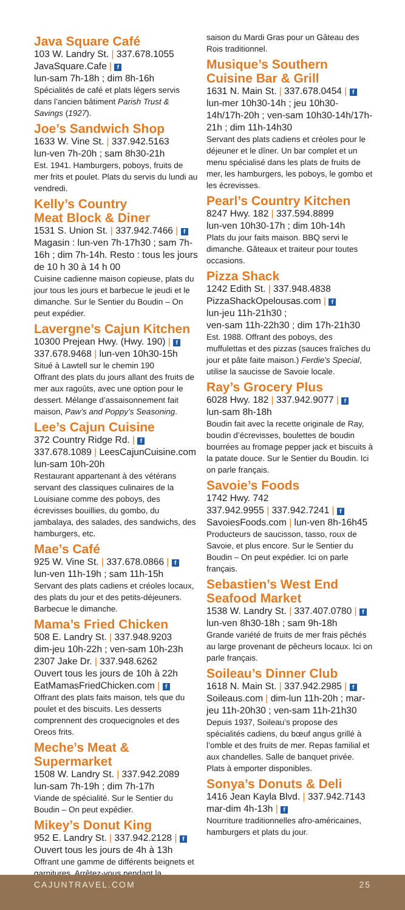Java Square Café
103 W. Landry St. | 337.678.1055
JavaSquare.Cafe | f
lun-sam 7h-18h ; dim 8h-16h
Spécialités de café et plats légers servis dans l’ancien bâtiment Parish Trust & Savings (1927).
Joe’s Sandwich Shop
1633 W. Vine St. | 337.942.5163
lun-ven 7h-20h ; sam 8h30-21h
Est. 1941. Hamburgers, poboys, fruits de mer frits et poulet. Plats du servis du lundi au vendredi.
Kelly’s Country
Meat Block & Diner
1531 S. Union St. | 337.942.7466 | f
Magasin : lun-ven 7h-17h30 ; sam 7h-16h ; dim 7h-14h. Resto : tous les jours de 10 h 30 à 14 h 00
Cuisine cadienne maison copieuse, plats du jour tous les jours et barbecue le jeudi et le dimanche. Sur le Sentier du Boudin – On peut expédier.
Lavergne’s Cajun Kitchen
10300 Prejean Hwy. (Hwy. 190) | f
337.678.9468 | lun-ven 10h30-15h
Situé à Lawtell sur le chemin 190
Offrant des plats du jours allant des fruits de mer aux ragoûts, avec une option pour le dessert. Mélange d’assaisonnement fait maison, Paw’s and Poppy’s Seasoning.
Lee’s Cajun Cuisine
372 Country Ridge Rd. | f
337.678.1089 | LeesCajunCuisine.com
lun-sam 10h-20h
Restaurant appartenant à des vétérans servant des classiques culinaires de la Louisiane comme des poboys, des écrevisses bouillies, du gombo, du jambalaya, des salades, des sandwichs, des hamburgers, etc.
Mae’s Café
925 W. Vine St. | 337.678.0866 | f
lun-ven 11h-19h ; sam 11h-15h
Servant des plats cadiens et créoles locaux, des plats du jour et des petits-déjeuners. Barbecue le dimanche.
Mama’s Fried Chicken
508 E. Landry St. | 337.948.9203
dim-jeu 10h-22h ; ven-sam 10h-23h
2307 Jake Dr. | 337.948.6262
Ouvert tous les jours de 10h à 22h
EatMamasFriedChicken.com | f
Offrant des plats faits maison, tels que du poulet et des biscuits. Les desserts comprennent des croquecignoles et des Oreos frits.
Meche’s Meat & Supermarket
1508 W. Landry St. | 337.942.2089
lun-sam 7h-19h ; dim 7h-17h
Viande de spécialité. Sur le Sentier du Boudin – On peut expédier.
Mikey’s Donut King
952 E. Landry St. | 337.942.2128 | f
Ouvert tous les jours de 4h à 13h
Offrant une gamme de différents beignets et garnitures. Arrêtez-vous pendant la
saison du Mardi Gras pour un Gâteau des Rois traditionnel.
Musique’s Southern
Cuisine Bar & Grill
1631 N. Main St. | 337.678.0454 | f
lun-mer 10h30-14h ; jeu 10h30-14h/17h-20h ; ven-sam 10h30-14h/17h-21h ; dim 11h-14h30
Servant des plats cadiens et créoles pour le déjeuner et le dîner. Un bar complet et un menu spécialisé dans les plats de fruits de mer, les hamburgers, les poboys, le gombo et les écrevisses.
Pearl’s Country Kitchen
8247 Hwy. 182 | 337.594.8899
lun-ven 10h30-17h ; dim 10h-14h
Plats du jour faits maison. BBQ servi le dimanche. Gâteaux et traiteur pour toutes occasions.
Pizza Shack
1242 Edith St. | 337.948.4838
PizzaShackOpelousas.com | f
lun-jeu 11h-21h30 ;
ven-sam 11h-22h30 ; dim 17h-21h30
Est. 1988. Offrant des poboys, des muffulettas et des pizzas (sauces fraîches du jour et pâte faite maison.) Ferdie’s Special, utilise la saucisse de Savoie locale.
Ray’s Grocery Plus
6028 Hwy. 182 | 337.942.9077 | f
lun-sam 8h-18h
Boudin fait avec la recette originale de Ray, boudin d’écrevisses, boulettes de boudin bourrées au fromage pepper jack et biscuits à la patate douce. Sur le Sentier du Boudin. Ici on parle français.
Savoie’s Foods
1742 Hwy. 742
337.942.9955 | 337.942.7241 | f
SavoiesFoods.com | lun-ven 8h-16h45
Producteurs de saucisson, tasso, roux de Savoie, et plus encore. Sur le Sentier du Boudin – On peut expédier. Ici on parle français.
Sebastien’s West End
Seafood Market
1538 W. Landry St. | 337.407.0780 | f
lun-ven 8h30-18h ; sam 9h-18h
Grande variété de fruits de mer frais pêchés au large provenant de pêcheurs locaux. Ici on parle français.
Soileau’s Dinner Club
1618 N. Main St. | 337.942.2985 | f
Soileaus.com | dim-lun 11h-20h ; mar-jeu 11h-20h30 ; ven-sam 11h-21h30
Depuis 1937, Soileau’s propose des spécialités cadiens, du bœuf angus grillé à l’omble et des fruits de mer. Repas familial et aux chandelles. Salle de banquet privée. Plats à emporter disponibles.
Sonya’s Donuts & Deli
1416 Jean Kayla Blvd. | 337.942.7143
mar-dim 4h-13h | f
Nourriture traditionnelles afro-américaines, hamburgers et plats du jour.
CAJUNTRAVEL.COM 25